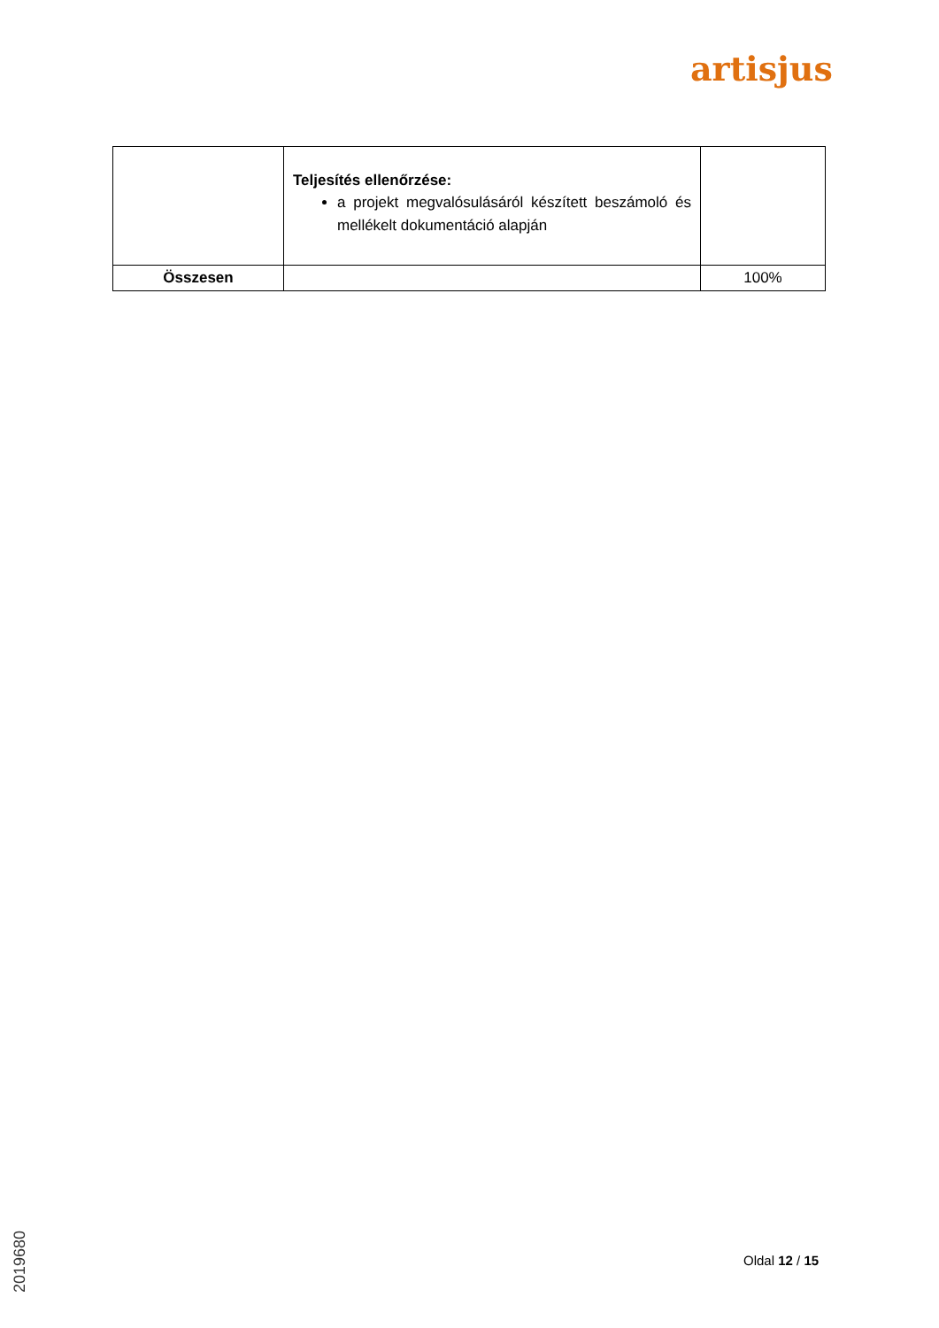artisjus
| | Teljesítés ellenőrzése: a projekt megvalósulásáról készített beszámoló és mellékelt dokumentáció alapján | |
| Összesen | | 100% |
Oldal 12 / 15
2019680